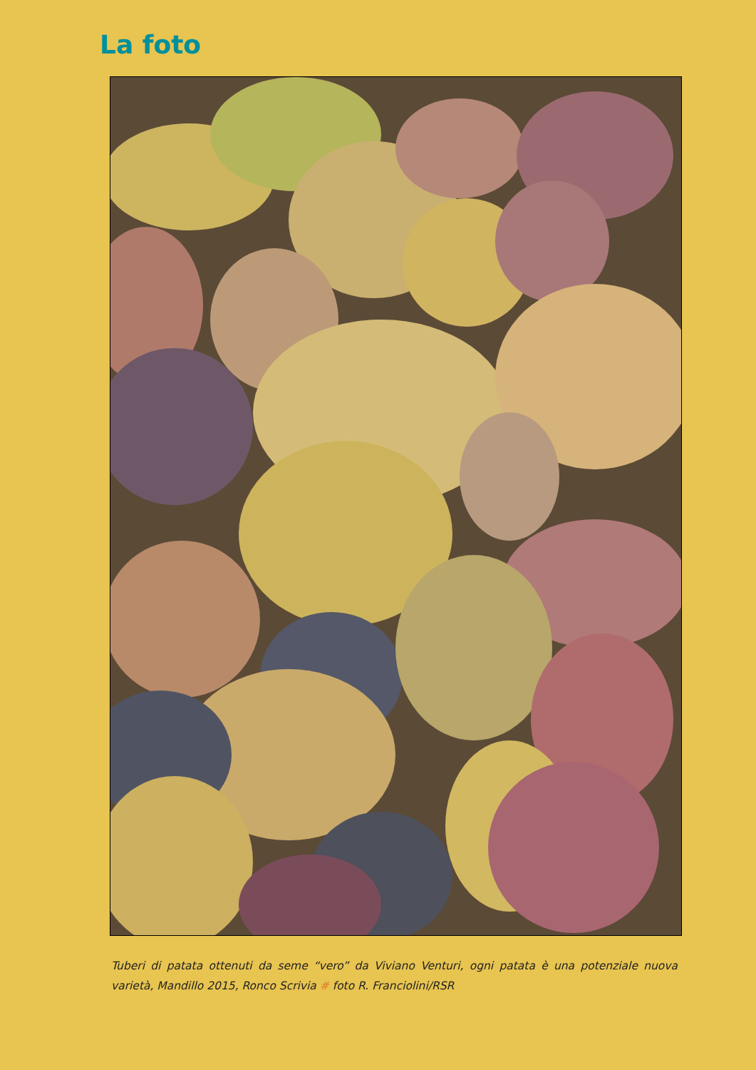La foto
Tuberi di patata ottenuti da seme “vero” da Viviano Venturi, ogni patata è una potenziale nuova varietà, Mandillo 2015, Ronco Scrivia # foto R. Franciolini/RSR